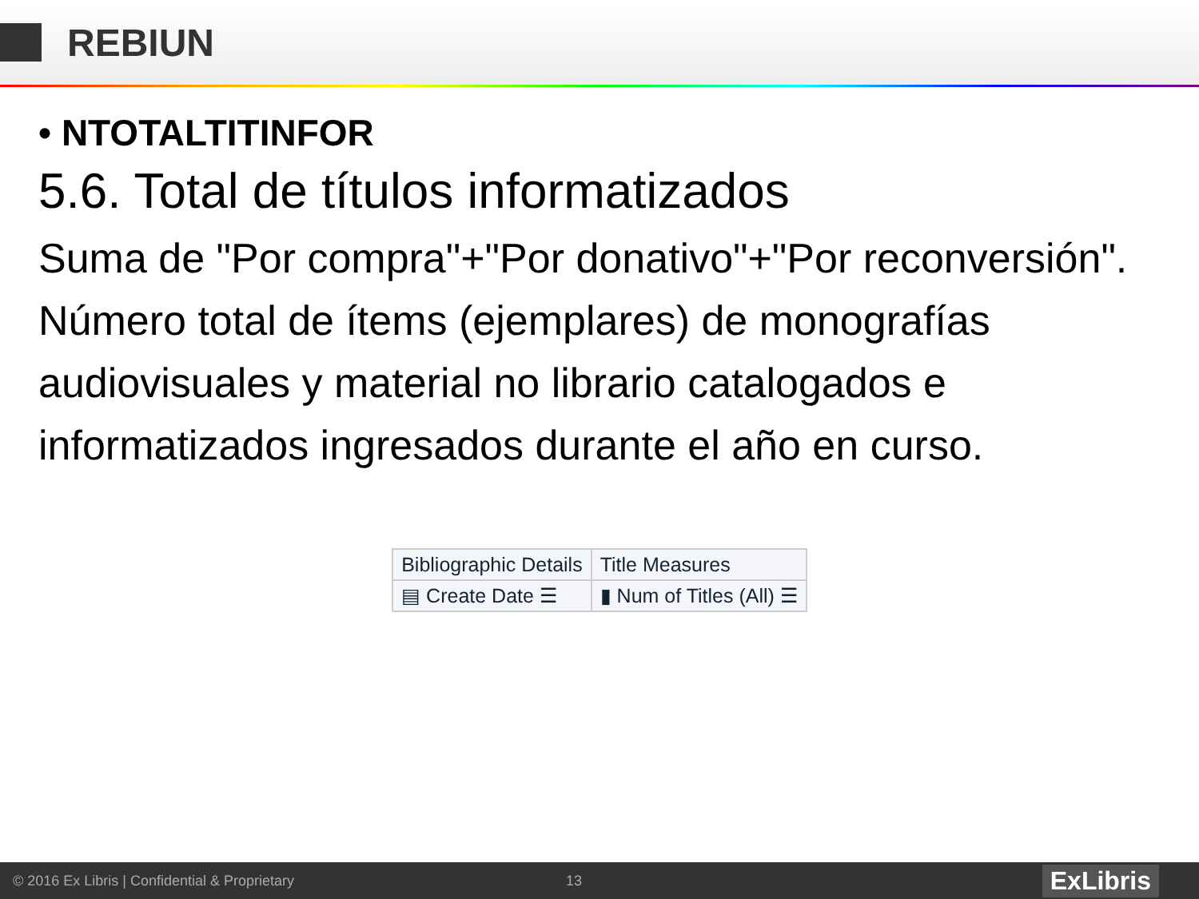REBIUN
• NTOTALTITINFOR
5.6. Total de títulos informatizados
Suma de "Por compra"+"Por donativo"+"Por reconversión". Número total de ítems (ejemplares) de monografías audiovisuales y material no librario catalogados e informatizados ingresados durante el año en curso.
| Bibliographic Details | Title Measures |
| ▤ Create Date ☰ | ▮ Num of Titles (All) ☰ |
© 2016 Ex Libris | Confidential & Proprietary 13 ExLibris